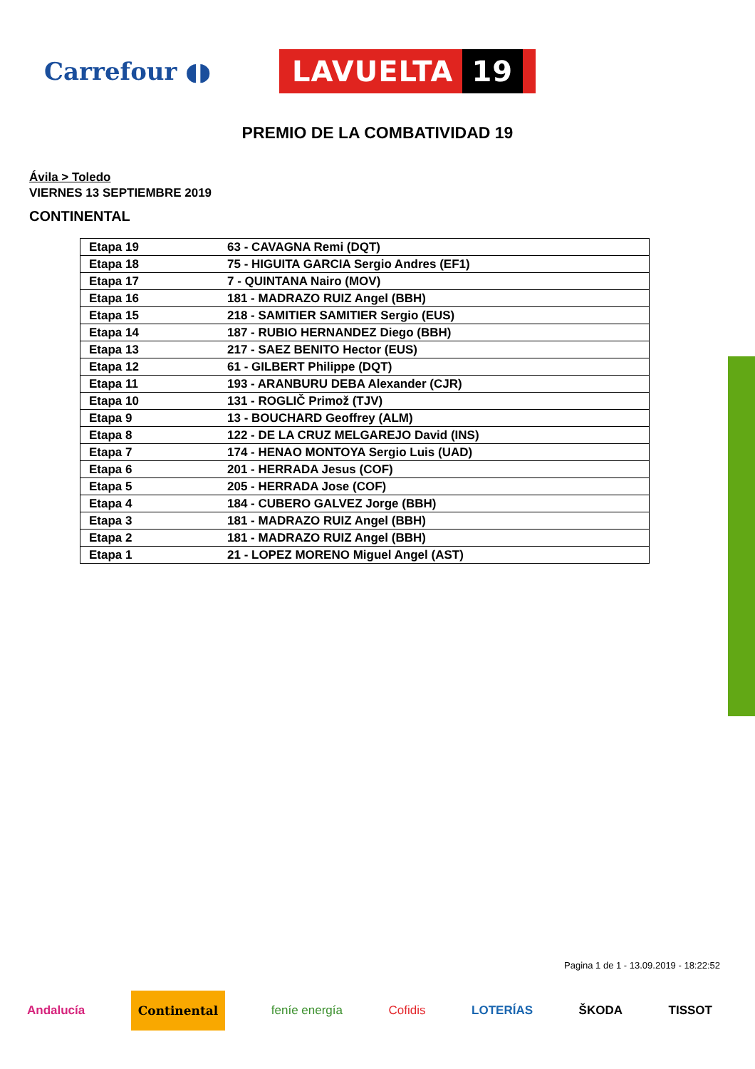Carrefour ◖◗
LAVUELTA 19
PREMIO DE LA COMBATIVIDAD 19
Ávila > Toledo
VIERNES 13 SEPTIEMBRE 2019
CONTINENTAL
| Etapa 19 | 63 - CAVAGNA Remi (DQT) |
| Etapa 18 | 75 - HIGUITA GARCIA Sergio Andres (EF1) |
| Etapa 17 | 7 - QUINTANA Nairo (MOV) |
| Etapa 16 | 181 - MADRAZO RUIZ Angel (BBH) |
| Etapa 15 | 218 - SAMITIER SAMITIER Sergio (EUS) |
| Etapa 14 | 187 - RUBIO HERNANDEZ Diego (BBH) |
| Etapa 13 | 217 - SAEZ BENITO Hector (EUS) |
| Etapa 12 | 61 - GILBERT Philippe (DQT) |
| Etapa 11 | 193 - ARANBURU DEBA Alexander (CJR) |
| Etapa 10 | 131 - ROGLIČ Primož (TJV) |
| Etapa 9 | 13 - BOUCHARD Geoffrey (ALM) |
| Etapa 8 | 122 - DE LA CRUZ MELGAREJO David (INS) |
| Etapa 7 | 174 - HENAO MONTOYA Sergio Luis (UAD) |
| Etapa 6 | 201 - HERRADA Jesus (COF) |
| Etapa 5 | 205 - HERRADA Jose (COF) |
| Etapa 4 | 184 - CUBERO GALVEZ Jorge (BBH) |
| Etapa 3 | 181 - MADRAZO RUIZ Angel (BBH) |
| Etapa 2 | 181 - MADRAZO RUIZ Angel (BBH) |
| Etapa 1 | 21 - LOPEZ MORENO Miguel Angel (AST) |
Pagina 1 de 1 - 13.09.2019 - 18:22:52
Andalucía Continental feníe energía Cofidis LOTERÍAS ŠKODA TISSOT